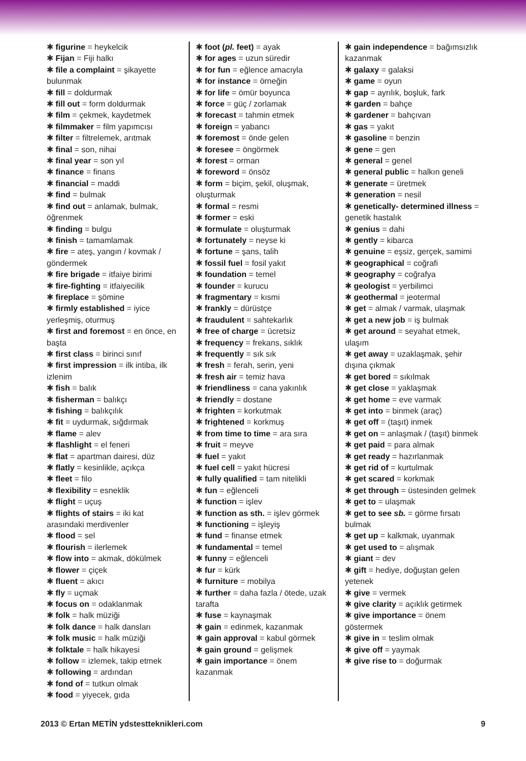✱ figurine = heykelcik
✱ Fijan = Fiji halkı
✱ file a complaint = şikayette bulunmak
✱ fill = doldurmak
✱ fill out = form doldurmak
✱ film = çekmek, kaydetmek
✱ filmmaker = film yapımcısı
✱ filter = filtrelemek, arıtmak
✱ final = son, nihai
✱ final year = son yıl
✱ finance = finans
✱ financial = maddi
✱ find = bulmak
✱ find out = anlamak, bulmak, öğrenmek
✱ finding = bulgu
✱ finish = tamamlamak
✱ fire = ateş, yangın / kovmak / göndermek
✱ fire brigade = itfaiye birimi
✱ fire-fighting = itfaiyecilik
✱ fireplace = şömine
✱ firmly established = iyice yerleşmiş, oturmuş
✱ first and foremost = en önce, en başta
✱ first class = birinci sınıf
✱ first impression = ilk intiba, ilk izlenim
✱ fish = balık
✱ fisherman = balıkçı
✱ fishing = balıkçılık
✱ fit = uydurmak, sığdırmak
✱ flame = alev
✱ flashlight = el feneri
✱ flat = apartman dairesi, düz
✱ flatly = kesinlikle, açıkça
✱ fleet = filo
✱ flexibility = esneklik
✱ flight = uçuş
✱ flights of stairs = iki kat arasındaki merdivenler
✱ flood = sel
✱ flourish = ilerlemek
✱ flow into = akmak, dökülmek
✱ flower = çiçek
✱ fluent = akıcı
✱ fly = uçmak
✱ focus on = odaklanmak
✱ folk = halk müziği
✱ folk dance = halk dansları
✱ folk music = halk müziği
✱ folktale = halk hikayesi
✱ follow = izlemek, takip etmek
✱ following = ardından
✱ fond of = tutkun olmak
✱ food = yiyecek, gıda
✱ foot (pl. feet) = ayak
✱ for ages = uzun süredir
✱ for fun = eğlence amacıyla
✱ for instance = örneğin
✱ for life = ömür boyunca
✱ force = güç / zorlamak
✱ forecast = tahmin etmek
✱ foreign = yabancı
✱ foremost = önde gelen
✱ foresee = öngörmek
✱ forest = orman
✱ foreword = önsöz
✱ form = biçim, şekil, oluşmak, oluşturmak
✱ formal = resmi
✱ former = eski
✱ formulate = oluşturmak
✱ fortunately = neyse ki
✱ fortune = şans, talih
✱ fossil fuel = fosil yakıt
✱ foundation = temel
✱ founder = kurucu
✱ fragmentary = kısmi
✱ frankly = dürüstçe
✱ fraudulent = sahtekarlık
✱ free of charge = ücretsiz
✱ frequency = frekans, sıklık
✱ frequently = sık sık
✱ fresh = ferah, serin, yeni
✱ fresh air = temiz hava
✱ friendliness = cana yakınlık
✱ friendly = dostane
✱ frighten = korkutmak
✱ frightened = korkmuş
✱ from time to time = ara sıra
✱ fruit = meyve
✱ fuel = yakıt
✱ fuel cell = yakıt hücresi
✱ fully qualified = tam nitelikli
✱ fun = eğlenceli
✱ function = işlev
✱ function as sth. = işlev görmek
✱ functioning = işleyiş
✱ fund = finanse etmek
✱ fundamental = temel
✱ funny = eğlenceli
✱ fur = kürk
✱ furniture = mobilya
✱ further = daha fazla / ötede, uzak tarafta
✱ fuse = kaynaşmak
✱ gain = edinmek, kazanmak
✱ gain approval = kabul görmek
✱ gain ground = gelişmek
✱ gain importance = önem kazanmak
✱ gain independence = bağımsızlık kazanmak
✱ galaxy = galaksi
✱ game = oyun
✱ gap = ayrılık, boşluk, fark
✱ garden = bahçe
✱ gardener = bahçıvan
✱ gas = yakıt
✱ gasoline = benzin
✱ gene = gen
✱ general = genel
✱ general public = halkın geneli
✱ generate = üretmek
✱ generation = nesil
✱ genetically- determined illness = genetik hastalık
✱ genius = dahi
✱ gently = kibarca
✱ genuine = eşsiz, gerçek, samimi
✱ geographical = coğrafi
✱ geography = coğrafya
✱ geologist = yerbilimci
✱ geothermal = jeotermal
✱ get = almak / varmak, ulaşmak
✱ get a new job = iş bulmak
✱ get around = seyahat etmek, ulaşım
✱ get away = uzaklaşmak, şehir dışına çıkmak
✱ get bored = sıkılmak
✱ get close = yaklaşmak
✱ get home = eve varmak
✱ get into = binmek (araç)
✱ get off = (taşıt) inmek
✱ get on = anlaşmak / (taşıt) binmek
✱ get paid = para almak
✱ get ready = hazırlanmak
✱ get rid of = kurtulmak
✱ get scared = korkmak
✱ get through = üstesinden gelmek
✱ get to = ulaşmak
✱ get to see sb. = görme fırsatı bulmak
✱ get up = kalkmak, uyanmak
✱ get used to = alışmak
✱ giant = dev
✱ gift = hediye, doğuştan gelen yetenek
✱ give = vermek
✱ give clarity = açıklık getirmek
✱ give importance = önem göstermek
✱ give in = teslim olmak
✱ give off = yaymak
✱ give rise to = doğurmak
2013 © Ertan METİN ydstestteknikleri.com 9